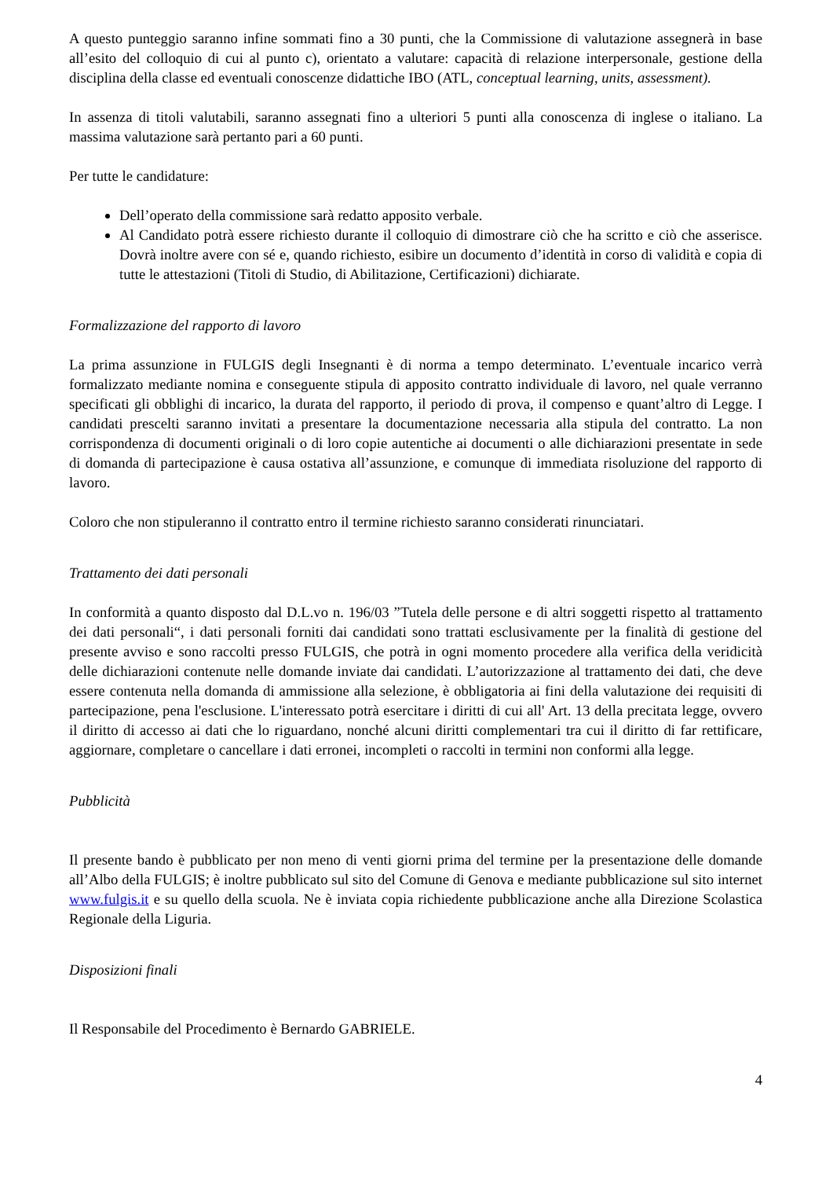A questo punteggio saranno infine sommati fino a 30 punti, che la Commissione di valutazione assegnerà in base all’esito del colloquio di cui al punto c), orientato a valutare: capacità di relazione interpersonale, gestione della disciplina della classe ed eventuali conoscenze didattiche IBO (ATL, conceptual learning, units, assessment).
In assenza di titoli valutabili, saranno assegnati fino a ulteriori 5 punti alla conoscenza di inglese o italiano. La massima valutazione sarà pertanto pari a 60 punti.
Per tutte le candidature:
Dell’operato della commissione sarà redatto apposito verbale.
Al Candidato potrà essere richiesto durante il colloquio di dimostrare ciò che ha scritto e ciò che asserisce. Dovrà inoltre avere con sé e, quando richiesto, esibire un documento d’identità in corso di validità e copia di tutte le attestazioni (Titoli di Studio, di Abilitazione, Certificazioni) dichiarate.
Formalizzazione del rapporto di lavoro
La prima assunzione in FULGIS degli Insegnanti è di norma a tempo determinato. L’eventuale incarico verrà formalizzato mediante nomina e conseguente stipula di apposito contratto individuale di lavoro, nel quale verranno specificati gli obblighi di incarico, la durata del rapporto, il periodo di prova, il compenso e quant’altro di Legge. I candidati prescelti saranno invitati a presentare la documentazione necessaria alla stipula del contratto. La non corrispondenza di documenti originali o di loro copie autentiche ai documenti o alle dichiarazioni presentate in sede di domanda di partecipazione è causa ostativa all’assunzione, e comunque di immediata risoluzione del rapporto di lavoro.
Coloro che non stipuleranno il contratto entro il termine richiesto saranno considerati rinunciatari.
Trattamento dei dati personali
In conformità a quanto disposto dal D.L.vo n. 196/03 ”Tutela delle persone e di altri soggetti rispetto al trattamento dei dati personali“, i dati personali forniti dai candidati sono trattati esclusivamente per la finalità di gestione del presente avviso e sono raccolti presso FULGIS, che potrà in ogni momento procedere alla verifica della veridicità delle dichiarazioni contenute nelle domande inviate dai candidati. L’autorizzazione al trattamento dei dati, che deve essere contenuta nella domanda di ammissione alla selezione, è obbligatoria ai fini della valutazione dei requisiti di partecipazione, pena l'esclusione. L'interessato potrà esercitare i diritti di cui all' Art. 13 della precitata legge, ovvero il diritto di accesso ai dati che lo riguardano, nonché alcuni diritti complementari tra cui il diritto di far rettificare, aggiornare, completare o cancellare i dati erronei, incompleti o raccolti in termini non conformi alla legge.
Pubblicità
Il presente bando è pubblicato per non meno di venti giorni prima del termine per la presentazione delle domande all’Albo della FULGIS; è inoltre pubblicato sul sito del Comune di Genova e mediante pubblicazione sul sito internet www.fulgis.it e su quello della scuola. Ne è inviata copia richiedente pubblicazione anche alla Direzione Scolastica Regionale della Liguria.
Disposizioni finali
Il Responsabile del Procedimento è Bernardo GABRIELE.
4